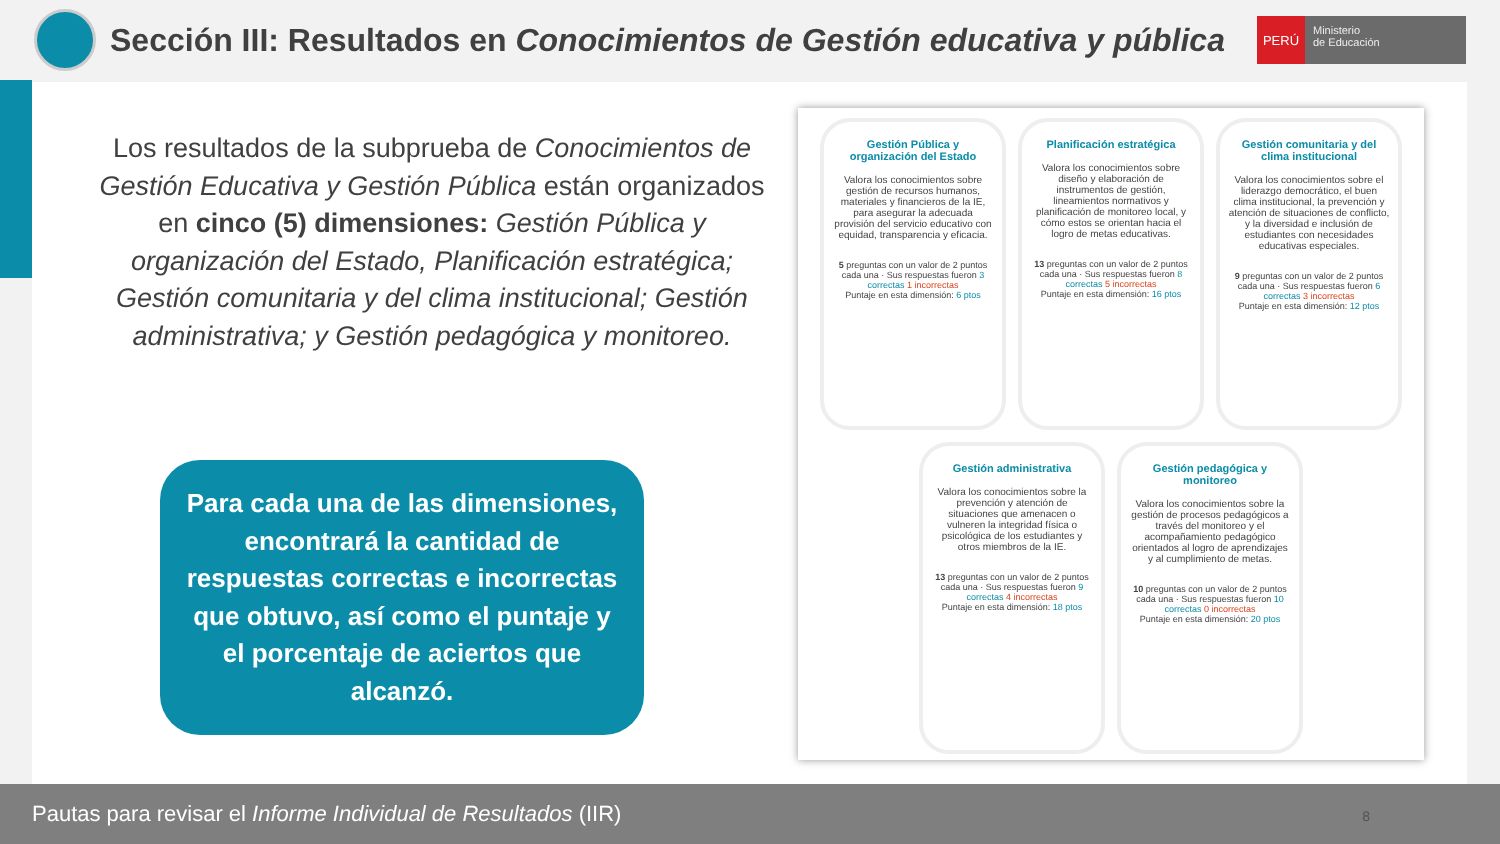Sección III: Resultados en Conocimientos de Gestión educativa y pública
PERÚ
Ministerio
de Educación
Los resultados de la subprueba de Conocimientos de Gestión Educativa y Gestión Pública están organizados en cinco (5) dimensiones: Gestión Pública y organización del Estado, Planificación estratégica; Gestión comunitaria y del clima institucional; Gestión administrativa; y Gestión pedagógica y monitoreo.
Para cada una de las dimensiones, encontrará la cantidad de respuestas correctas e incorrectas que obtuvo, así como el puntaje y el porcentaje de aciertos que alcanzó.
Gestión Pública y organización del Estado
Valora los conocimientos sobre gestión de recursos humanos, materiales y financieros de la IE, para asegurar la adecuada provisión del servicio educativo con equidad, transparencia y eficacia.
5 preguntas con un valor de 2 puntos cada una · Sus respuestas fueron 3 correctas 1 incorrectas
Puntaje en esta dimensión: 6 ptos
Planificación estratégica
Valora los conocimientos sobre diseño y elaboración de instrumentos de gestión, lineamientos normativos y planificación de monitoreo local, y cómo estos se orientan hacia el logro de metas educativas.
13 preguntas con un valor de 2 puntos cada una · Sus respuestas fueron 8 correctas 5 incorrectas
Puntaje en esta dimensión: 16 ptos
Gestión comunitaria y del clima institucional
Valora los conocimientos sobre el liderazgo democrático, el buen clima institucional, la prevención y atención de situaciones de conflicto, y la diversidad e inclusión de estudiantes con necesidades educativas especiales.
9 preguntas con un valor de 2 puntos cada una · Sus respuestas fueron 6 correctas 3 incorrectas
Puntaje en esta dimensión: 12 ptos
Gestión administrativa
Valora los conocimientos sobre la prevención y atención de situaciones que amenacen o vulneren la integridad física o psicológica de los estudiantes y otros miembros de la IE.
13 preguntas con un valor de 2 puntos cada una · Sus respuestas fueron 9 correctas 4 incorrectas
Puntaje en esta dimensión: 18 ptos
Gestión pedagógica y monitoreo
Valora los conocimientos sobre la gestión de procesos pedagógicos a través del monitoreo y el acompañamiento pedagógico orientados al logro de aprendizajes y al cumplimiento de metas.
10 preguntas con un valor de 2 puntos cada una · Sus respuestas fueron 10 correctas 0 incorrectas
Puntaje en esta dimensión: 20 ptos
Pautas para revisar el Informe Individual de Resultados (IIR)
8